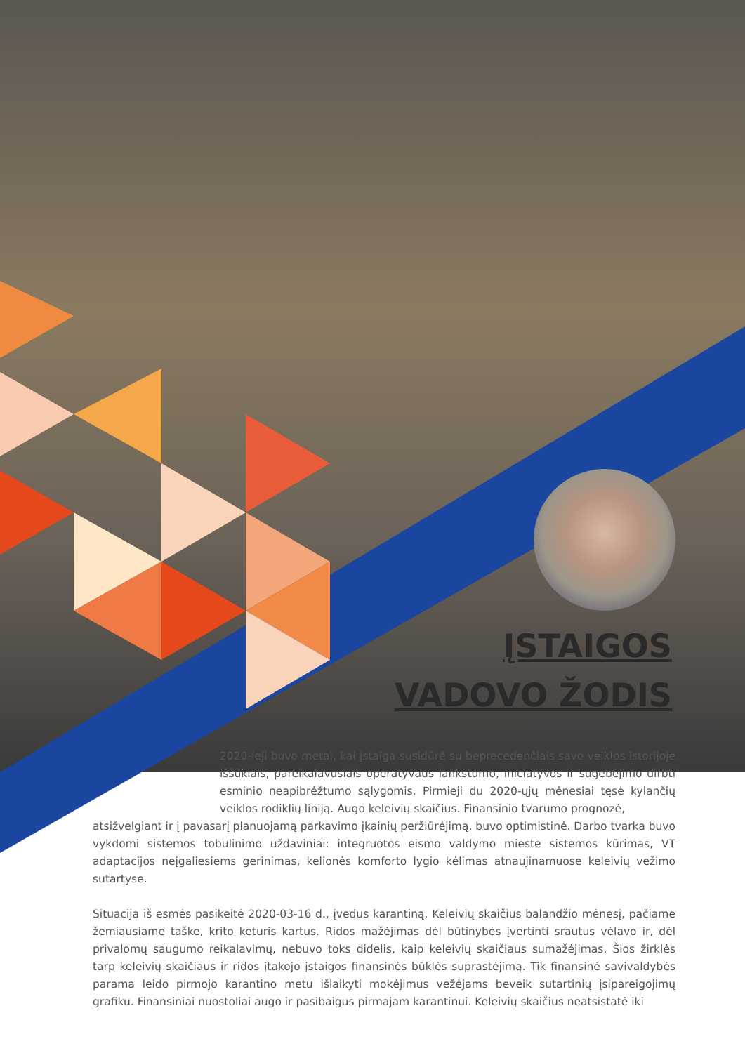ĮSTAIGOS
VADOVO ŽODIS
2020-ieji buvo metai, kai įstaiga susidūrė su beprecedenčiais savo veiklos istorijoje iššūkiais, pareikalavusiais operatyvaus lankstumo, iniciatyvos ir sugebėjimo dirbti esminio neapibrėžtumo sąlygomis. Pirmieji du 2020-ųjų mėnesiai tęsė kylančių veiklos rodiklių liniją. Augo keleivių skaičius. Finansinio tvarumo prognozė,
atsižvelgiant ir į pavasarį planuojamą parkavimo įkainių peržiūrėjimą, buvo optimistinė. Darbo tvarka buvo vykdomi sistemos tobulinimo uždaviniai: integruotos eismo valdymo mieste sistemos kūrimas, VT adaptacijos neįgaliesiems gerinimas, kelionės komforto lygio kėlimas atnaujinamuose keleivių vežimo sutartyse.
Situacija iš esmės pasikeitė 2020-03-16 d., įvedus karantiną. Keleivių skaičius balandžio mėnesį, pačiame žemiausiame taške, krito keturis kartus. Ridos mažėjimas dėl būtinybės įvertinti srautus vėlavo ir, dėl privalomų saugumo reikalavimų, nebuvo toks didelis, kaip keleivių skaičiaus sumažėjimas. Šios žirklės tarp keleivių skaičiaus ir ridos įtakojo įstaigos finansinės būklės suprastėjimą. Tik finansinė savivaldybės parama leido pirmojo karantino metu išlaikyti mokėjimus vežėjams beveik sutartinių įsipareigojimų grafiku. Finansiniai nuostoliai augo ir pasibaigus pirmajam karantinui. Keleivių skaičius neatsistatė iki